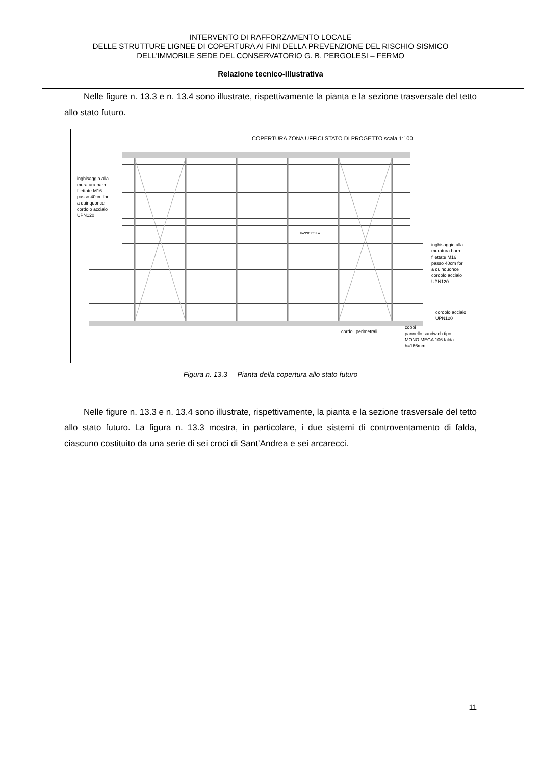INTERVENTO DI RAFFORZAMENTO LOCALE
DELLE STRUTTURE LIGNEE DI COPERTURA AI FINI DELLA PREVENZIONE DEL RISCHIO SISMICO
DELL'IMMOBILE SEDE DEL CONSERVATORIO G. B. PERGOLESI – FERMO
Relazione tecnico-illustrativa
Nelle figure n. 13.3 e n. 13.4 sono illustrate, rispettivamente la pianta e la sezione trasversale del tetto allo stato futuro.
COPERTURA ZONA UFFICI STATO DI PROGETTO scala 1:100
inghisaggio alla
muratura barre
filettate M16
passo 40cm fori
a quinquonce
cordolo acciaio
UPN120
inghisaggio alla
muratura barre
filettate M16
passo 40cm fori
a quinquonce
cordolo acciaio
UPN120
cordolo acciaio
UPN120
cordoli perimetrali
coppi
pannello sandwich tipo
MONO MEGA 106 falda
h=166mm
PASSERELLA
Figura n. 13.3 – Pianta della copertura allo stato futuro
Nelle figure n. 13.3 e n. 13.4 sono illustrate, rispettivamente, la pianta e la sezione trasversale del tetto allo stato futuro. La figura n. 13.3 mostra, in particolare, i due sistemi di controventamento di falda, ciascuno costituito da una serie di sei croci di Sant’Andrea e sei arcarecci.
11